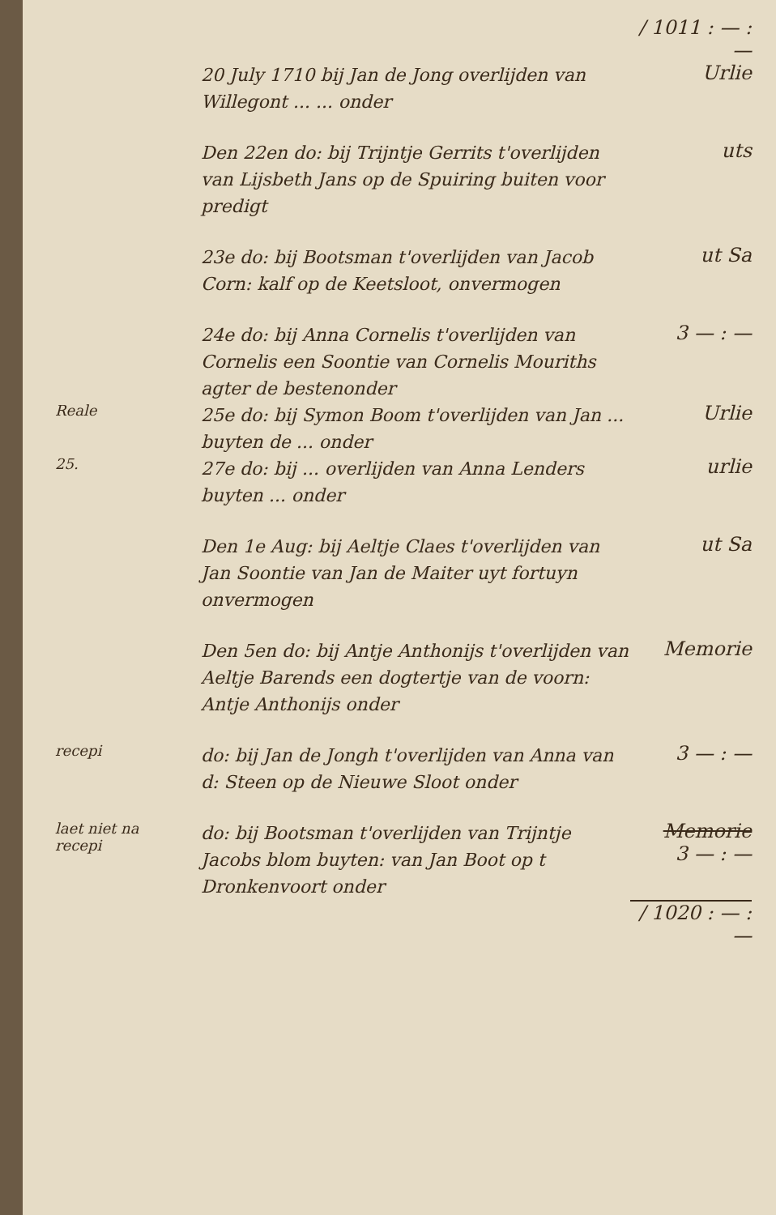/ 1011 : — : —
20 July 1710 bij Jan de Jong overlijden van Willegont ... ... onder
Urlie
Den 22en do: bij Trijntje Gerrits t'overlijden van Lijsbeth Jans op de Spuiring buiten voor predigt
uts
23e do: bij Bootsman t'overlijden van Jacob Corn: kalf op de Keetsloot, onvermogen
ut Sa
24e do: bij Anna Cornelis t'overlijden van Cornelis een Soontie van Cornelis Mouriths agter de bestenonder
3 — : —
Reale
25e do: bij Symon Boom t'overlijden van Jan ... buyten de ... onder
Urlie
25.
27e do: bij ... overlijden van Anna Lenders buyten ... onder
urlie
Den 1e Aug: bij Aeltje Claes t'overlijden van Jan Soontie van Jan de Maiter uyt fortuyn onvermogen
ut Sa
Den 5en do: bij Antje Anthonijs t'overlijden van Aeltje Barends een dogtertje van de voorn: Antje Anthonijs onder
Memorie
recepi
do: bij Jan de Jongh t'overlijden van Anna van d: Steen op de Nieuwe Sloot onder
3 — : —
laet niet na
recepi
do: bij Bootsman t'overlijden van Trijntje Jacobs blom buyten: van Jan Boot op t Dronkenvoort onder
Memorie
3 — : —
/ 1020 : — : —